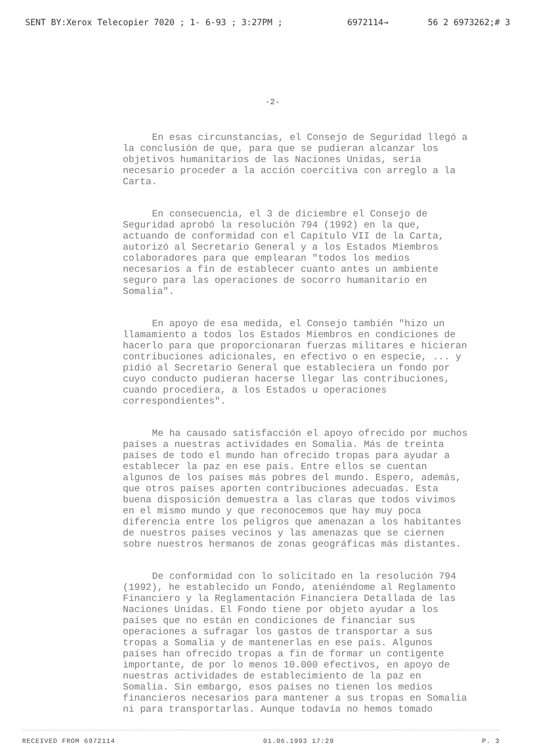SENT BY:Xerox Telecopier 7020 ; 1- 6-93 ; 3:27PM ; 6972114→ 56 2 6973262;# 3
-2-
En esas circunstancias, el Consejo de Seguridad llegó a la conclusión de que, para que se pudieran alcanzar los objetivos humanitarios de las Naciones Unidas, sería necesario proceder a la acción coercitiva con arreglo a la Carta.
En consecuencia, el 3 de diciembre el Consejo de Seguridad aprobó la resolución 794 (1992) en la que, actuando de conformidad con el Capítulo VII de la Carta, autorizó al Secretario General y a los Estados Miembros colaboradores para que emplearan "todos los medios necesarios a fin de establecer cuanto antes un ambiente seguro para las operaciones de socorro humanitario en Somalia".
En apoyo de esa medida, el Consejo también "hizo un llamamiento a todos los Estados Miembros en condiciones de hacerlo para que proporcionaran fuerzas militares e hicieran contribuciones adicionales, en efectivo o en especie, ... y pidió al Secretario General que estableciera un fondo por cuyo conducto pudieran hacerse llegar las contribuciones, cuando procediera, a los Estados u operaciones correspondientes".
Me ha causado satisfacción el apoyo ofrecido por muchos países a nuestras actividades en Somalia. Más de treinta países de todo el mundo han ofrecido tropas para ayudar a establecer la paz en ese país. Entre ellos se cuentan algunos de los países más pobres del mundo. Espero, además, que otros países aporten contribuciones adecuadas. Esta buena disposición demuestra a las claras que todos vivimos en el mismo mundo y que reconocemos que hay muy poca diferencia entre los peligros que amenazan a los habitantes de nuestros países vecinos y las amenazas que se ciernen sobre nuestros hermanos de zonas geográficas más distantes.
De conformidad con lo solicitado en la resolución 794 (1992), he establecido un Fondo, ateniéndome al Reglamento Financiero y la Reglamentación Financiera Detallada de las Naciones Unidas. El Fondo tiene por objeto ayudar a los países que no están en condiciones de financiar sus operaciones a sufragar los gastos de transportar a sus tropas a Somalia y de mantenerlas en ese país. Algunos países han ofrecido tropas a fin de formar un contigente importante, de por lo menos 10.000 efectivos, en apoyo de nuestras actividades de establecimiento de la paz en Somalia. Sin embargo, esos países no tienen los medios financieros necesarios para mantener a sus tropas en Somalia ni para transportarlas. Aunque todavía no hemos tomado
RECEIVED FROM 6972114 01.06.1993 17:29 P. 3